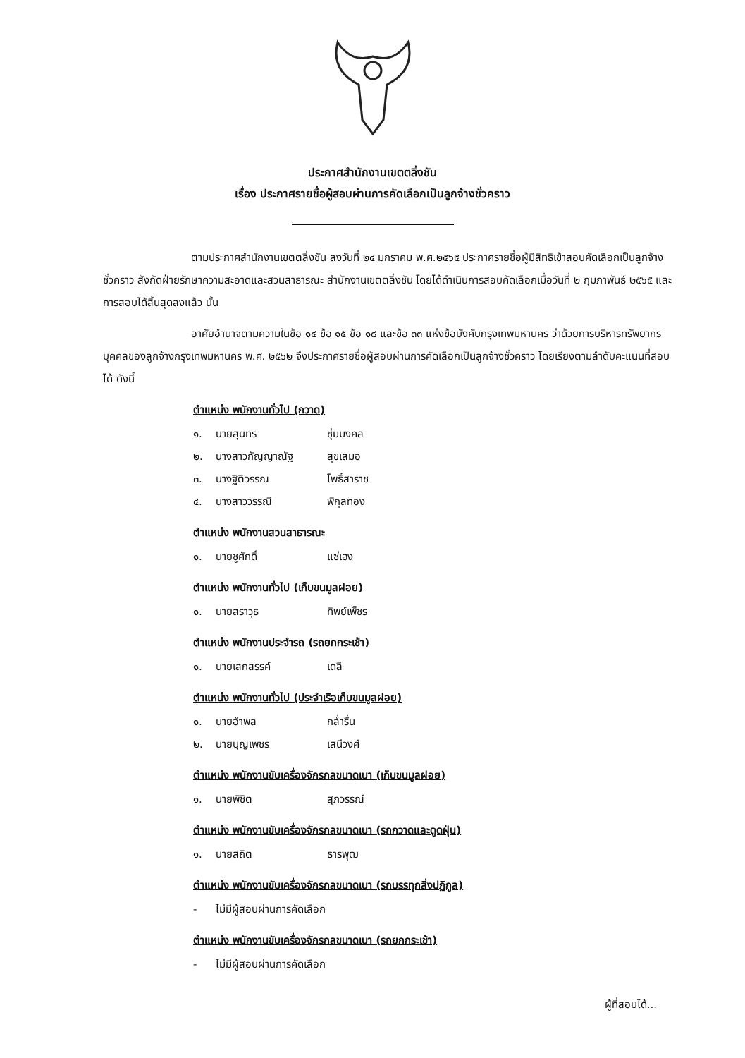ประกาศสำนักงานเขตตลิ่งชัน
เรื่อง ประกาศรายชื่อผู้สอบผ่านการคัดเลือกเป็นลูกจ้างชั่วคราว
ตามประกาศสำนักงานเขตตลิ่งชัน ลงวันที่ ๒๔ มกราคม พ.ศ.๒๕๖๕ ประกาศรายชื่อผู้มีสิทธิเข้าสอบคัดเลือกเป็นลูกจ้างชั่วคราว สังกัดฝ่ายรักษาความสะอาดและสวนสาธารณะ สำนักงานเขตตลิ่งชัน โดยได้ดำเนินการสอบคัดเลือกเมื่อวันที่ ๒ กุมภาพันธ์ ๒๕๖๕ และการสอบได้สิ้นสุดลงแล้ว นั้น
อาศัยอำนาจตามความในข้อ ๑๔ ข้อ ๑๕ ข้อ ๑๘ และข้อ ๓๓ แห่งข้อบังคับกรุงเทพมหานคร ว่าด้วยการบริหารทรัพยากรบุคคลของลูกจ้างกรุงเทพมหานคร พ.ศ. ๒๕๖๒ จึงประกาศรายชื่อผู้สอบผ่านการคัดเลือกเป็นลูกจ้างชั่วคราว โดยเรียงตามลำดับคะแนนที่สอบได้ ดังนี้
ตำแหน่ง พนักงานทั่วไป (กวาด)
๑. นายสุนทร ชุ่มมงคล
๒. นางสาวกัญญาณัฐ สุขเสมอ
๓. นางฐิติวรรณ โพธิ์สาราช
๔. นางสาววรรณี พิกุลทอง
ตำแหน่ง พนักงานสวนสาธารณะ
๑. นายชูศักดิ์ แซ่เฮง
ตำแหน่ง พนักงานทั่วไป (เก็บขนมูลฝอย)
๑. นายสราวุธ ทิพย์เพ็ชร
ตำแหน่ง พนักงานประจำรถ (รถยกกระเช้า)
๑. นายเสกสรรค์ เดลี
ตำแหน่ง พนักงานทั่วไป (ประจำเรือเก็บขนมูลฝอย)
๑. นายอำพล กล่ำรื่น
๒. นายบุญเพชร เสนีวงศ์
ตำแหน่ง พนักงานขับเครื่องจักรกลขนาดเบา (เก็บขนมูลฝอย)
๑. นายพิชิต สุภวรรณ์
ตำแหน่ง พนักงานขับเครื่องจักรกลขนาดเบา (รถกวาดและดูดฝุ่น)
๑. นายสถิต ธารพุฒ
ตำแหน่ง พนักงานขับเครื่องจักรกลขนาดเบา (รถบรรทุกสิ่งปฏิกูล)
- ไม่มีผู้สอบผ่านการคัดเลือก
ตำแหน่ง พนักงานขับเครื่องจักรกลขนาดเบา (รถยกกระเช้า)
- ไม่มีผู้สอบผ่านการคัดเลือก
ผู้ที่สอบได้...